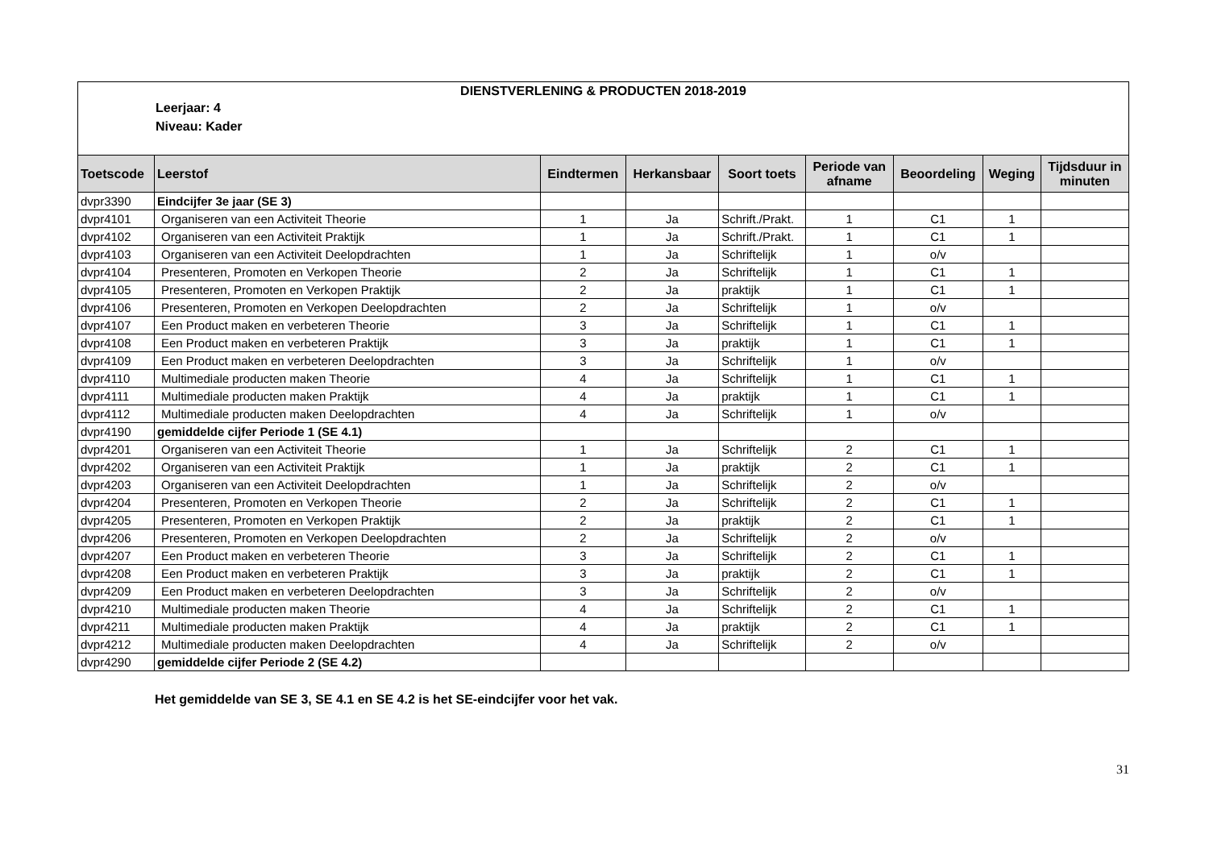DIENSTVERLENING & PRODUCTEN 2018-2019
Leerjaar: 4
Niveau: Kader
| Toetscode | Leerstof | Eindtermen | Herkansbaar | Soort toets | Periode van afname | Beoordeling | Weging | Tijdsduur in minuten |
| --- | --- | --- | --- | --- | --- | --- | --- | --- |
| dvpr3390 | Eindcijfer 3e jaar (SE 3) | | | | | | | |
| dvpr4101 | Organiseren van een Activiteit Theorie | 1 | Ja | Schrift./Prakt. | 1 | C1 | 1 | |
| dvpr4102 | Organiseren van een Activiteit Praktijk | 1 | Ja | Schrift./Prakt. | 1 | C1 | 1 | |
| dvpr4103 | Organiseren van een Activiteit Deelopdrachten | 1 | Ja | Schriftelijk | 1 | o/v | | |
| dvpr4104 | Presenteren, Promoten en Verkopen Theorie | 2 | Ja | Schriftelijk | 1 | C1 | 1 | |
| dvpr4105 | Presenteren, Promoten en Verkopen Praktijk | 2 | Ja | praktijk | 1 | C1 | 1 | |
| dvpr4106 | Presenteren, Promoten en Verkopen Deelopdrachten | 2 | Ja | Schriftelijk | 1 | o/v | | |
| dvpr4107 | Een Product maken en verbeteren Theorie | 3 | Ja | Schriftelijk | 1 | C1 | 1 | |
| dvpr4108 | Een Product maken en verbeteren Praktijk | 3 | Ja | praktijk | 1 | C1 | 1 | |
| dvpr4109 | Een Product maken en verbeteren Deelopdrachten | 3 | Ja | Schriftelijk | 1 | o/v | | |
| dvpr4110 | Multimediale producten maken Theorie | 4 | Ja | Schriftelijk | 1 | C1 | 1 | |
| dvpr4111 | Multimediale producten maken Praktijk | 4 | Ja | praktijk | 1 | C1 | 1 | |
| dvpr4112 | Multimediale producten maken Deelopdrachten | 4 | Ja | Schriftelijk | 1 | o/v | | |
| dvpr4190 | gemiddelde cijfer Periode 1 (SE 4.1) | | | | | | | |
| dvpr4201 | Organiseren van een Activiteit Theorie | 1 | Ja | Schriftelijk | 2 | C1 | 1 | |
| dvpr4202 | Organiseren van een Activiteit Praktijk | 1 | Ja | praktijk | 2 | C1 | 1 | |
| dvpr4203 | Organiseren van een Activiteit Deelopdrachten | 1 | Ja | Schriftelijk | 2 | o/v | | |
| dvpr4204 | Presenteren, Promoten en Verkopen Theorie | 2 | Ja | Schriftelijk | 2 | C1 | 1 | |
| dvpr4205 | Presenteren, Promoten en Verkopen Praktijk | 2 | Ja | praktijk | 2 | C1 | 1 | |
| dvpr4206 | Presenteren, Promoten en Verkopen Deelopdrachten | 2 | Ja | Schriftelijk | 2 | o/v | | |
| dvpr4207 | Een Product maken en verbeteren Theorie | 3 | Ja | Schriftelijk | 2 | C1 | 1 | |
| dvpr4208 | Een Product maken en verbeteren Praktijk | 3 | Ja | praktijk | 2 | C1 | 1 | |
| dvpr4209 | Een Product maken en verbeteren Deelopdrachten | 3 | Ja | Schriftelijk | 2 | o/v | | |
| dvpr4210 | Multimediale producten maken Theorie | 4 | Ja | Schriftelijk | 2 | C1 | 1 | |
| dvpr4211 | Multimediale producten maken Praktijk | 4 | Ja | praktijk | 2 | C1 | 1 | |
| dvpr4212 | Multimediale producten maken Deelopdrachten | 4 | Ja | Schriftelijk | 2 | o/v | | |
| dvpr4290 | gemiddelde cijfer Periode 2 (SE 4.2) | | | | | | | |
Het gemiddelde van SE 3, SE 4.1 en SE 4.2 is het SE-eindcijfer voor het vak.
31